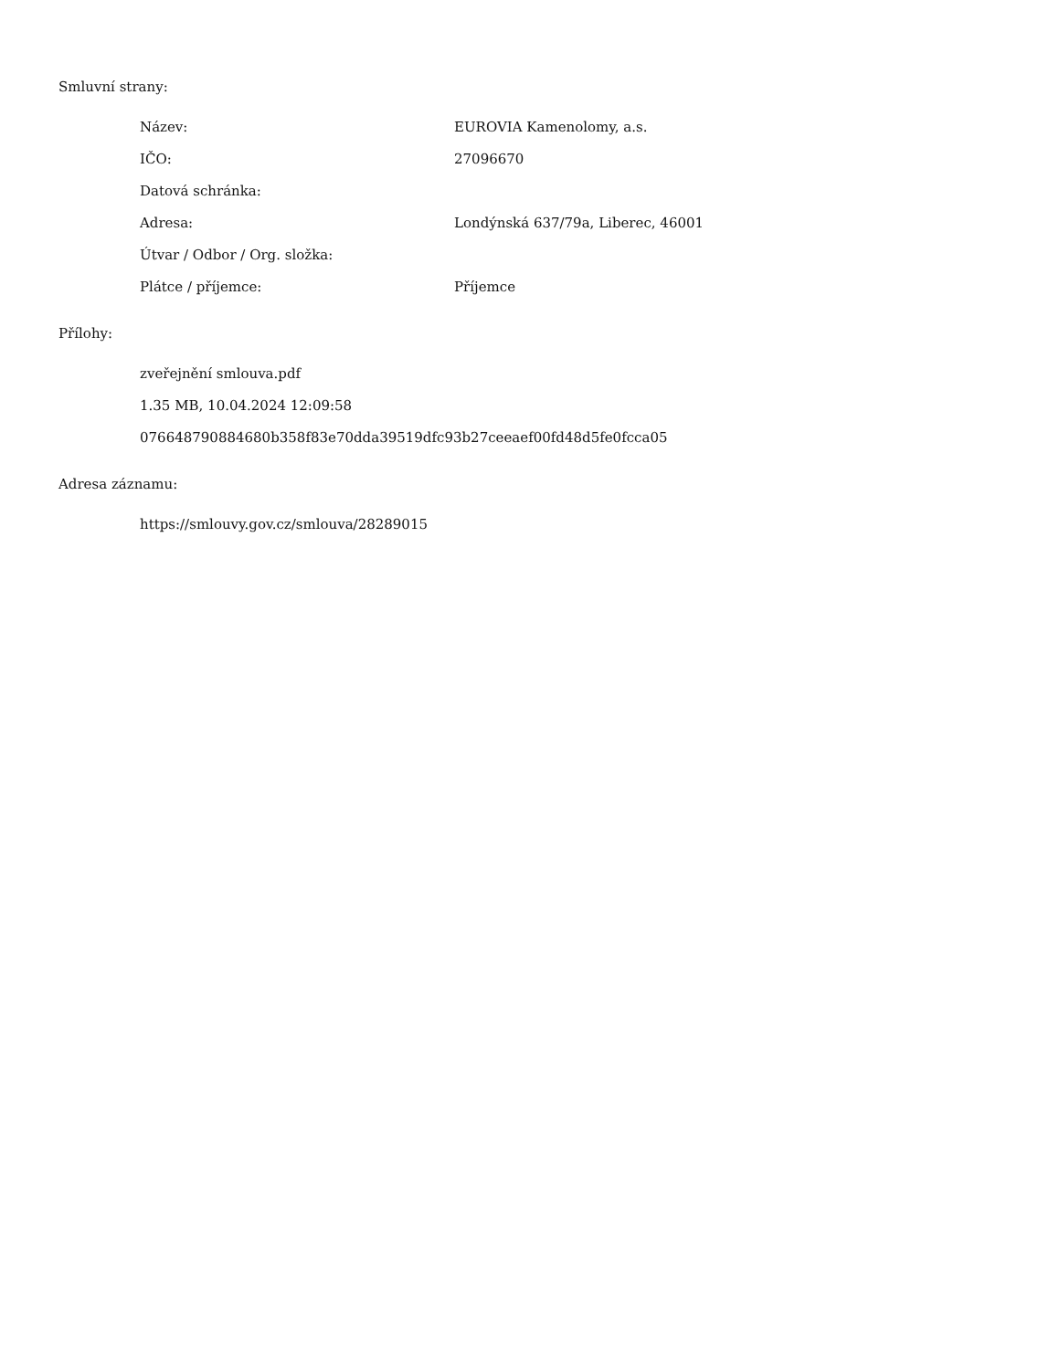Smluvní strany:
Název: EUROVIA Kamenolomy, a.s.
IČO: 27096670
Datová schránka:
Adresa: Londýnská 637/79a, Liberec, 46001
Útvar / Odbor / Org. složka:
Plátce / příjemce: Příjemce
Přílohy:
zveřejnění smlouva.pdf
1.35 MB, 10.04.2024 12:09:58
076648790884680b358f83e70dda39519dfc93b27ceeaef00fd48d5fe0fcca05
Adresa záznamu:
https://smlouvy.gov.cz/smlouva/28289015